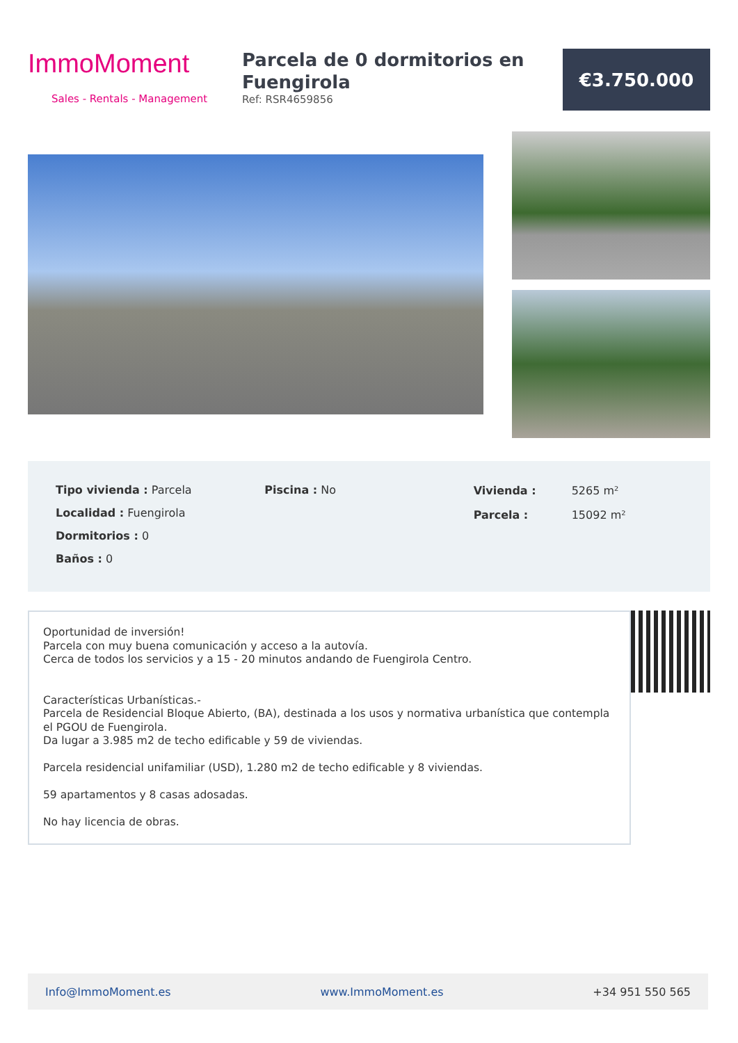ImmoMoment
Sales - Rentals - Management
Parcela de 0 dormitorios en Fuengirola
Ref: RSR4659856
€3.750.000
Tipo vivienda : Parcela
Localidad : Fuengirola
Dormitorios : 0
Baños : 0
Piscina : No
| Vivienda : | 5265 m² |
| Parcela : | 15092 m² |
Oportunidad de inversión!
Parcela con muy buena comunicación y acceso a la autovía.
Cerca de todos los servicios y a 15 - 20 minutos andando de Fuengirola Centro.
Características Urbanísticas.-
Parcela de Residencial Bloque Abierto, (BA), destinada a los usos y normativa urbanística que contempla el PGOU de Fuengirola.
Da lugar a 3.985 m2 de techo edificable y 59 de viviendas.
Parcela residencial unifamiliar (USD), 1.280 m2 de techo edificable y 8 viviendas.
59 apartamentos y 8 casas adosadas.
No hay licencia de obras.
Info@ImmoMoment.es www.ImmoMoment.es +34 951 550 565